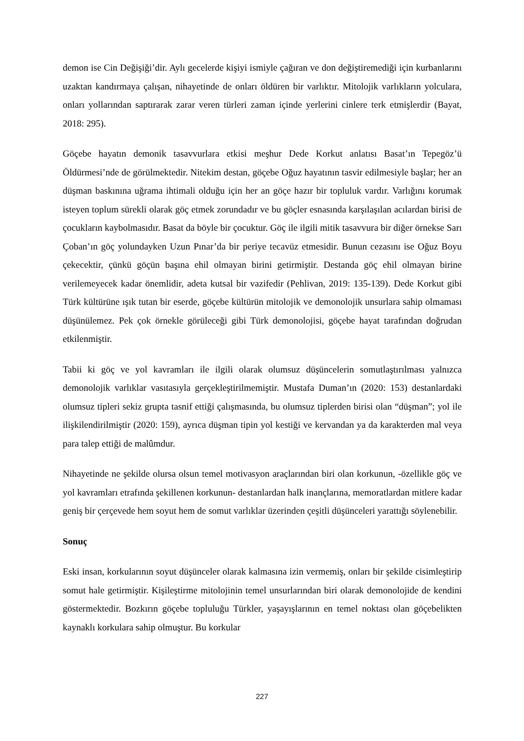demon ise Cin Değişiği’dir. Aylı gecelerde kişiyi ismiyle çağıran ve don değiştiremediği için kurbanlarını uzaktan kandırmaya çalışan, nihayetinde de onları öldüren bir varlıktır. Mitolojik varlıkların yolculara, onları yollarından saptırarak zarar veren türleri zaman içinde yerlerini cinlere terk etmişlerdir (Bayat, 2018: 295).
Göçebe hayatın demonik tasavvurlara etkisi meşhur Dede Korkut anlatısı Basat’ın Tepegöz’ü Öldürmesi’nde de görülmektedir. Nitekim destan, göçebe Oğuz hayatının tasvir edilmesiyle başlar; her an düşman baskınına uğrama ihtimali olduğu için her an göçe hazır bir topluluk vardır. Varlığını korumak isteyen toplum sürekli olarak göç etmek zorundadır ve bu göçler esnasında karşılaşılan acılardan birisi de çocukların kaybolmasıdır. Basat da böyle bir çocuktur. Göç ile ilgili mitik tasavvura bir diğer örnekse Sarı Çoban’ın göç yolundayken Uzun Pınar’da bir periye tecavüz etmesidir. Bunun cezasını ise Oğuz Boyu çekecektir, çünkü göçün başına ehil olmayan birini getirmiştir. Destanda göç ehil olmayan birine verilemeyecek kadar önemlidir, adeta kutsal bir vazifedir (Pehlivan, 2019: 135-139). Dede Korkut gibi Türk kültürüne ışık tutan bir eserde, göçebe kültürün mitolojik ve demonolojik unsurlara sahip olmaması düşünülemez. Pek çok örnekle görüleceği gibi Türk demonolojisi, göçebe hayat tarafından doğrudan etkilenmiştir.
Tabii ki göç ve yol kavramları ile ilgili olarak olumsuz düşüncelerin somutlaştırılması yalnızca demonolojik varlıklar vasıtasıyla gerçekleştirilmemiştir. Mustafa Duman’ın (2020: 153) destanlardaki olumsuz tipleri sekiz grupta tasnif ettiği çalışmasında, bu olumsuz tiplerden birisi olan “düşman”; yol ile ilişkilendirilmiştir (2020: 159), ayrıca düşman tipin yol kestiği ve kervandan ya da karakterden mal veya para talep ettiği de malûmdur.
Nihayetinde ne şekilde olursa olsun temel motivasyon araçlarından biri olan korkunun, -özellikle göç ve yol kavramları etrafında şekillenen korkunun- destanlardan halk inançlarına, memoratlardan mitlere kadar geniş bir çerçevede hem soyut hem de somut varlıklar üzerinden çeşitli düşünceleri yarattığı söylenebilir.
Sonuç
Eski insan, korkularının soyut düşünceler olarak kalmasına izin vermemiş, onları bir şekilde cisimleştirip somut hale getirmiştir. Kişileştirme mitolojinin temel unsurlarından biri olarak demonolojide de kendini göstermektedir. Bozkırın göçebe topluluğu Türkler, yaşayışlarının en temel noktası olan göçebelikten kaynaklı korkulara sahip olmuştur. Bu korkular
227